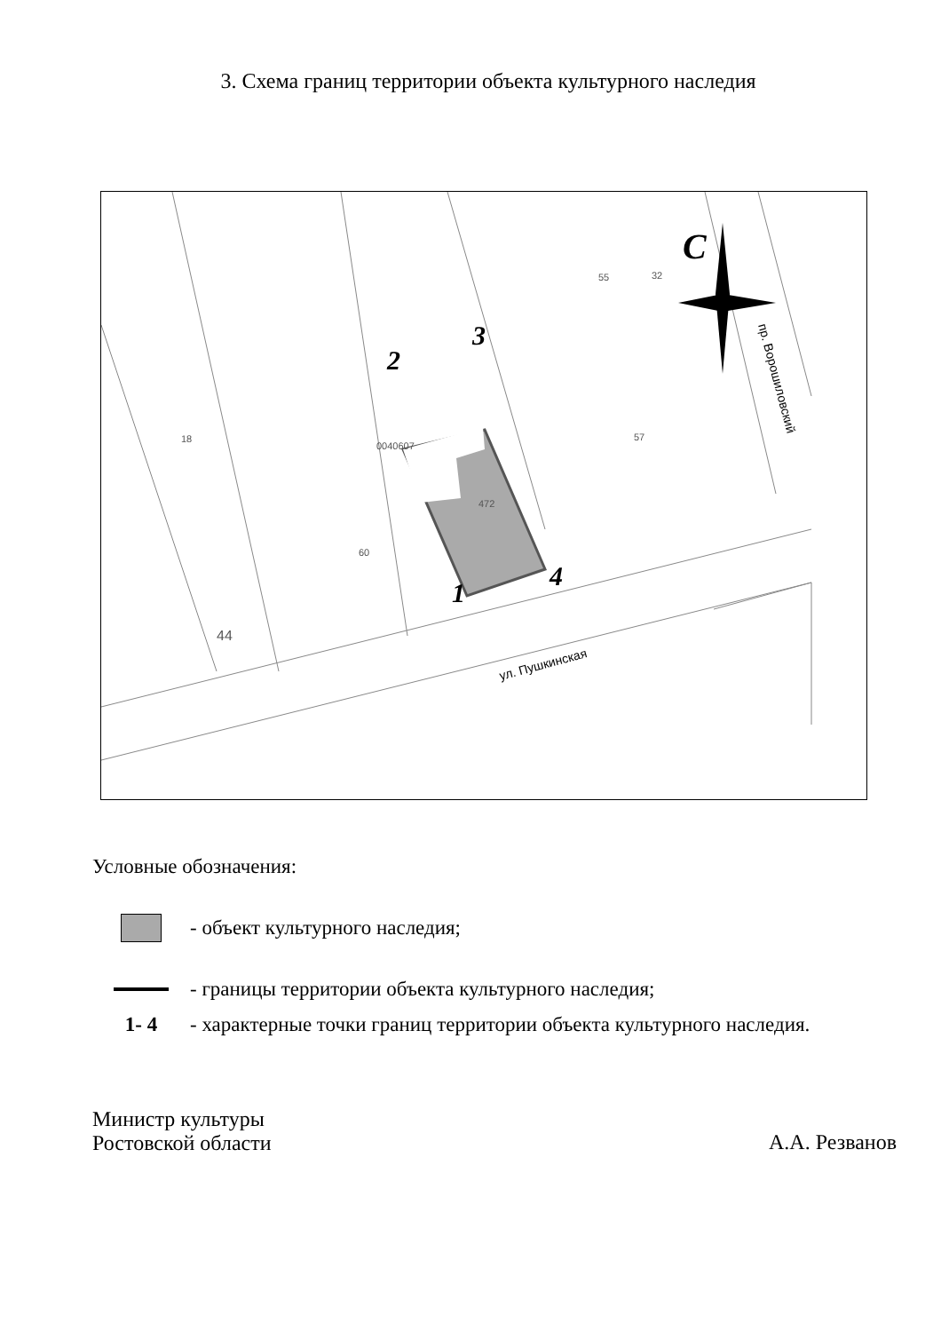3. Схема границ территории объекта культурного наследия
1
2
3
4
С
0040607
472
60
57
18
55
32
44
ул. Пушкинская
пр. Ворошиловский
Условные обозначения:
- объект культурного наследия;
- границы территории объекта культурного наследия;
1- 4
- характерные точки границ территории объекта культурного наследия.
Министр культуры
Ростовской области
А.А. Резванов